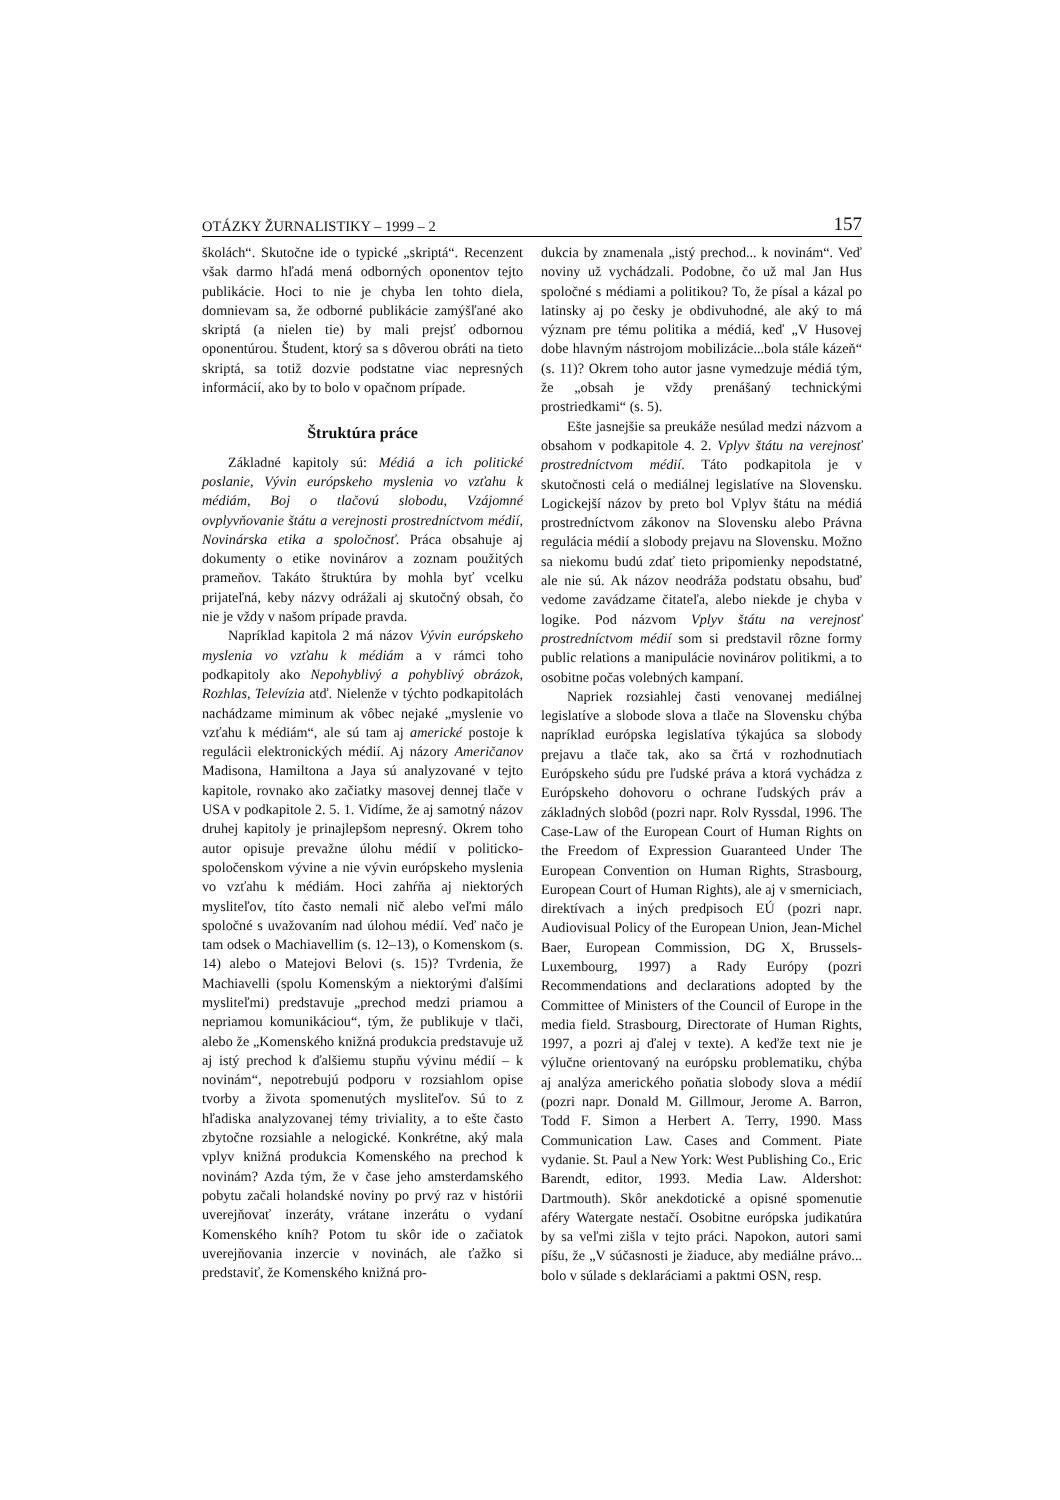OTÁZKY ŽURNALISTIKY – 1999 – 2 157
školách“. Skutočne ide o typické „skriptá“. Recenzent však darmo hľadá mená odborných oponentov tejto publikácie. Hoci to nie je chyba len tohto diela, domnievam sa, že odborné publikácie zamýšľané ako skriptá (a nielen tie) by mali prejsť odbornou oponentúrou. Študent, ktorý sa s dôverou obráti na tieto skriptá, sa totiž dozvie podstatne viac nepresných informácií, ako by to bolo v opačnom prípade.
Štruktúra práce
Základné kapitoly sú: Médiá a ich politické poslanie, Vývin európskeho myslenia vo vzťahu k médiám, Boj o tlačovú slobodu, Vzájomné ovplyvňovanie štátu a verejnosti prostredníctvom médií, Novinárska etika a spoločnosť. Práca obsahuje aj dokumenty o etike novinárov a zoznam použitých prameňov. Takáto štruktúra by mohla byť vcelku prijateľná, keby názvy odrážali aj skutočný obsah, čo nie je vždy v našom prípade pravda.
Napríklad kapitola 2 má názov Vývin európskeho myslenia vo vzťahu k médiám a v rámci toho podkapitoly ako Nepohyblivý a pohyblivý obrázok, Rozhlas, Televízia atď. Nielenže v týchto podkapitolách nachádzame miminum ak vôbec nejaké „myslenie vo vzťahu k médiám“, ale sú tam aj americké postoje k regulácii elektronických médií. Aj názory Američanov Madisona, Hamiltona a Jaya sú analyzované v tejto kapitole, rovnako ako začiatky masovej dennej tlače v USA v podkapitole 2. 5. 1. Vidíme, že aj samotný názov druhej kapitoly je prinajlepšom nepresný. Okrem toho autor opisuje prevažne úlohu médií v politicko-spoločenskom vývine a nie vývin európskeho myslenia vo vzťahu k médiám. Hoci zahŕňa aj niektorých mysliteľov, títo často nemali nič alebo veľmi málo spoločné s uvažovaním nad úlohou médií. Veď načo je tam odsek o Machiavellim (s. 12–13), o Komenskom (s. 14) alebo o Matejovi Belovi (s. 15)? Tvrdenia, že Machiavelli (spolu Komenským a niektorými ďalšími mysliteľmi) predstavuje „prechod medzi priamou a nepriamou komunikáciou“, tým, že publikuje v tlači, alebo že „Komenského knižná produkcia predstavuje už aj istý prechod k ďalšiemu stupňu vývinu médií – k novinám“, nepotrebujú podporu v rozsiahlom opise tvorby a života spomenutých mysliteľov. Sú to z hľadiska analyzovanej témy triviality, a to ešte často zbytočne rozsiahle a nelogické. Konkrétne, aký mala vplyv knižná produkcia Komenského na prechod k novinám? Azda tým, že v čase jeho amsterdamského pobytu začali holandské noviny po prvý raz v histórii uverejňovať inzeráty, vrátane inzerátu o vydaní Komenského kníh? Potom tu skôr ide o začiatok uverejňovania inzercie v novinách, ale ťažko si predstaviť, že Komenského knižná pro-
dukcia by znamenala „istý prechod... k novinám“. Veď noviny už vychádzali. Podobne, čo už mal Jan Hus spoločné s médiami a politikou? To, že písal a kázal po latinsky aj po česky je obdivuhodné, ale aký to má význam pre tému politika a médiá, keď „V Husovej dobe hlavným nástrojom mobilizácie...bola stále kázeň“ (s. 11)? Okrem toho autor jasne vymedzuje médiá tým, že „obsah je vždy prenášaný technickými prostriedkami“ (s. 5).
Ešte jasnejšie sa preukáže nesúlad medzi názvom a obsahom v podkapitole 4. 2. Vplyv štátu na verejnosť prostredníctvom médií. Táto podkapitola je v skutočnosti celá o mediálnej legislatíve na Slovensku. Logickejší názov by preto bol Vplyv štátu na médiá prostredníctvom zákonov na Slovensku alebo Právna regulácia médií a slobody prejavu na Slovensku. Možno sa niekomu budú zdať tieto pripomienky nepodstatné, ale nie sú. Ak názov neodráža podstatu obsahu, buď vedome zavádzame čitateľa, alebo niekde je chyba v logike. Pod názvom Vplyv štátu na verejnosť prostredníctvom médií som si predstavil rôzne formy public relations a manipulácie novinárov politikmi, a to osobitne počas volebných kampaní.
Napriek rozsiahlej časti venovanej mediálnej legislatíve a slobode slova a tlače na Slovensku chýba napríklad európska legislatíva týkajúca sa slobody prejavu a tlače tak, ako sa črtá v rozhodnutiach Európskeho súdu pre ľudské práva a ktorá vychádza z Európskeho dohovoru o ochrane ľudských práv a základných slobôd (pozri napr. Rolv Ryssdal, 1996. The Case-Law of the European Court of Human Rights on the Freedom of Expression Guaranteed Under The European Convention on Human Rights, Strasbourg, European Court of Human Rights), ale aj v smerniciach, direktívach a iných predpisoch EÚ (pozri napr. Audiovisual Policy of the European Union, Jean-Michel Baer, European Commission, DG X, Brussels-Luxembourg, 1997) a Rady Európy (pozri Recommendations and declarations adopted by the Committee of Ministers of the Council of Europe in the media field. Strasbourg, Directorate of Human Rights, 1997, a pozri aj ďalej v texte). A keďže text nie je výlučne orientovaný na európsku problematiku, chýba aj analýza amerického poňatia slobody slova a médií (pozri napr. Donald M. Gillmour, Jerome A. Barron, Todd F. Simon a Herbert A. Terry, 1990. Mass Communication Law. Cases and Comment. Piate vydanie. St. Paul a New York: West Publishing Co., Eric Barendt, editor, 1993. Media Law. Aldershot: Dartmouth). Skôr anekdotické a opisné spomenutie aféry Watergate nestačí. Osobitne európska judikatúra by sa veľmi zišla v tejto práci. Napokon, autori sami píšu, že „V súčasnosti je žiaduce, aby mediálne právo... bolo v súlade s deklaráciami a paktmi OSN, resp.